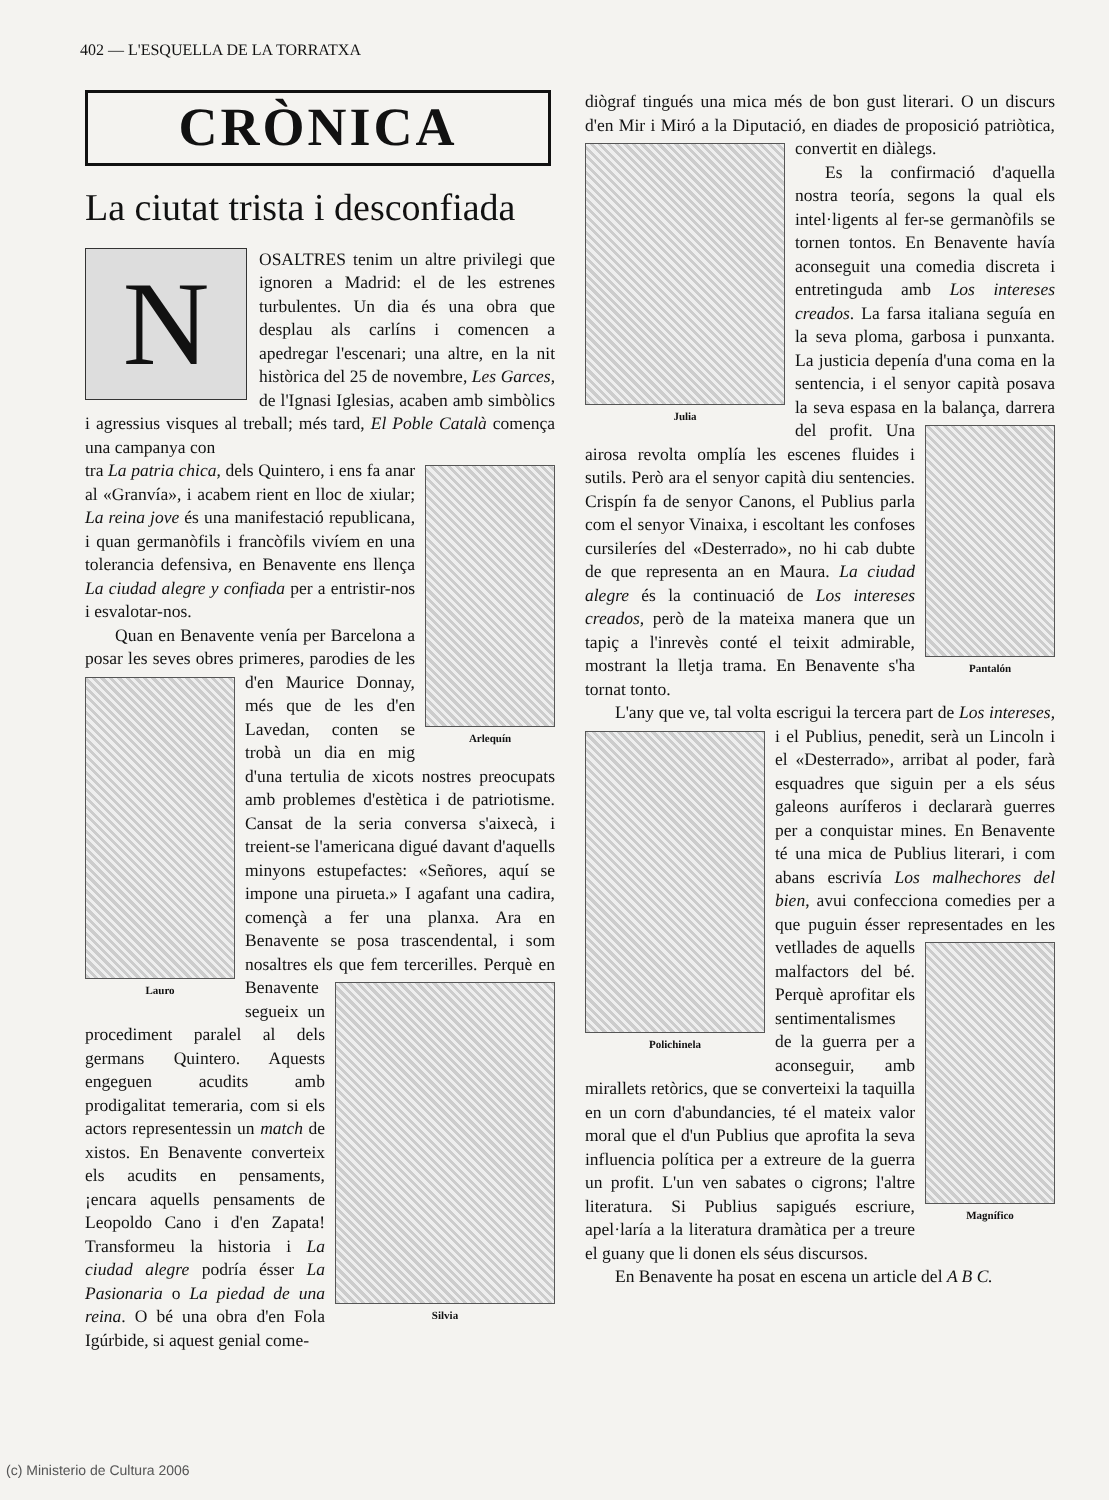402 — L'ESQUELLA DE LA TORRATXA
CRÒNICA
La ciutat trista i desconfiada
N
OSALTRES tenim un altre privilegi que ignoren a Madrid: el de les estrenes turbulentes. Un dia és una obra que desplau als carlíns i comencen a apedregar l'escenari; una altre, en la nit històrica del 25 de novembre, Les Garces, de l'Ignasi Iglesias, acaben amb simbòlics i agressius visques al treball; més tard, El Poble Català comença una campanya con
Arlequín
tra La patria chica, dels Quintero, i ens fa anar al «Granvía», i acabem rient en lloc de xiular; La reina jove és una manifestació republicana, i quan germanòfils i francòfils vivíem en una tolerancia defensiva, en Benavente ens llença La ciudad alegre y confiada per a entristir-nos i esvalotar-nos.
Quan en Benavente venía per Barcelona a posar les seves obres primeres, pa Lauro rodies de les d'en Maurice Donnay, més que de les d'en Lavedan, conten se trobà un dia en mig d'una tertulia de xicots nostres preocupats amb problemes d'estètica i de patriotisme. Cansat de la seria conversa s'aixecà, i treient-se l'americana digué davant d'aquells minyons estupefactes: «Señores, aquí se impone una pirueta.» I agafant una cadira, començà a fer una planxa. Ara en Benavente se posa trascendental, i som nosaltres els que fem tercerilles. Perquè en Bena Silvia vente segueix un procediment paralel al dels germans Quintero. Aquests engeguen acudits amb prodigalitat temeraria, com si els actors representessin un match de xistos. En Benavente converteix els acudits en pensaments, ¡encara aquells pensaments de Leopoldo Cano i d'en Zapata! Transformeu la historia i La ciudad alegre podría ésser La Pasionaria o La piedad de una reina. O bé una obra d'en Fola Igúrbide, si aquest genial come-
diògraf tingués una mica més de bon gust literari. O un discurs d'en Mir i Miró a la Diputació, en diades de Julia proposició patriòtica, convertit en diàlegs.
Es la confirmació d'aquella nostra teoría, segons la qual els intel·ligents al fer-se germanòfils se tornen tontos. En Benavente havía aconseguit una comedia discreta i entretinguda amb Los intereses creados. La farsa italiana seguía en la seva ploma, garbosa i punxanta. La justicia depenía d'una coma en la sentencia, i el senyor capità posava la seva espasa en la balança, darrera del profit. Pantalón Una airosa revolta omplía les escenes fluides i sutils. Però ara el senyor capità diu sentencies. Crispín fa de senyor Canons, el Publius parla com el senyor Vinaixa, i escoltant les confoses cursileríes del «Desterrado», no hi cab dubte de que representa an en Maura. La ciudad alegre és la continuació de Los intereses creados, però de la mateixa manera que un tapiç a l'inrevès conté el teixit admirable, mostrant la lletja trama. En Benavente s'ha tornat tonto.
L'any que ve, tal volta escrigui la tercera part de Los Polichinela intereses, i el Publius, penedit, serà un Lincoln i el «Desterrado», arribat al poder, farà esquadres que siguin per a els séus galeons auríferos i declararà guerres per a conquistar mines. En Benavente té una mica de Publius literari, i com abans escrivía Los malhechores del bien, avui confecciona comedies per a que puguin ésser representades en Magnífico les vetllades de aquells malfactors del bé. Perquè aprofitar els sentimentalismes de la guerra per a aconseguir, amb mirallets retòrics, que se converteixi la taquilla en un corn d'abundancies, té el mateix valor moral que el d'un Publius que aprofita la seva influencia política per a extreure de la guerra un profit. L'un ven sabates o cigrons; l'altre literatura. Si Publius sapigués escriure, apel·laría a la literatura dramàtica per a treure el guany que li donen els séus discursos.
En Benavente ha posat en escena un article del A B C.
(c) Ministerio de Cultura 2006